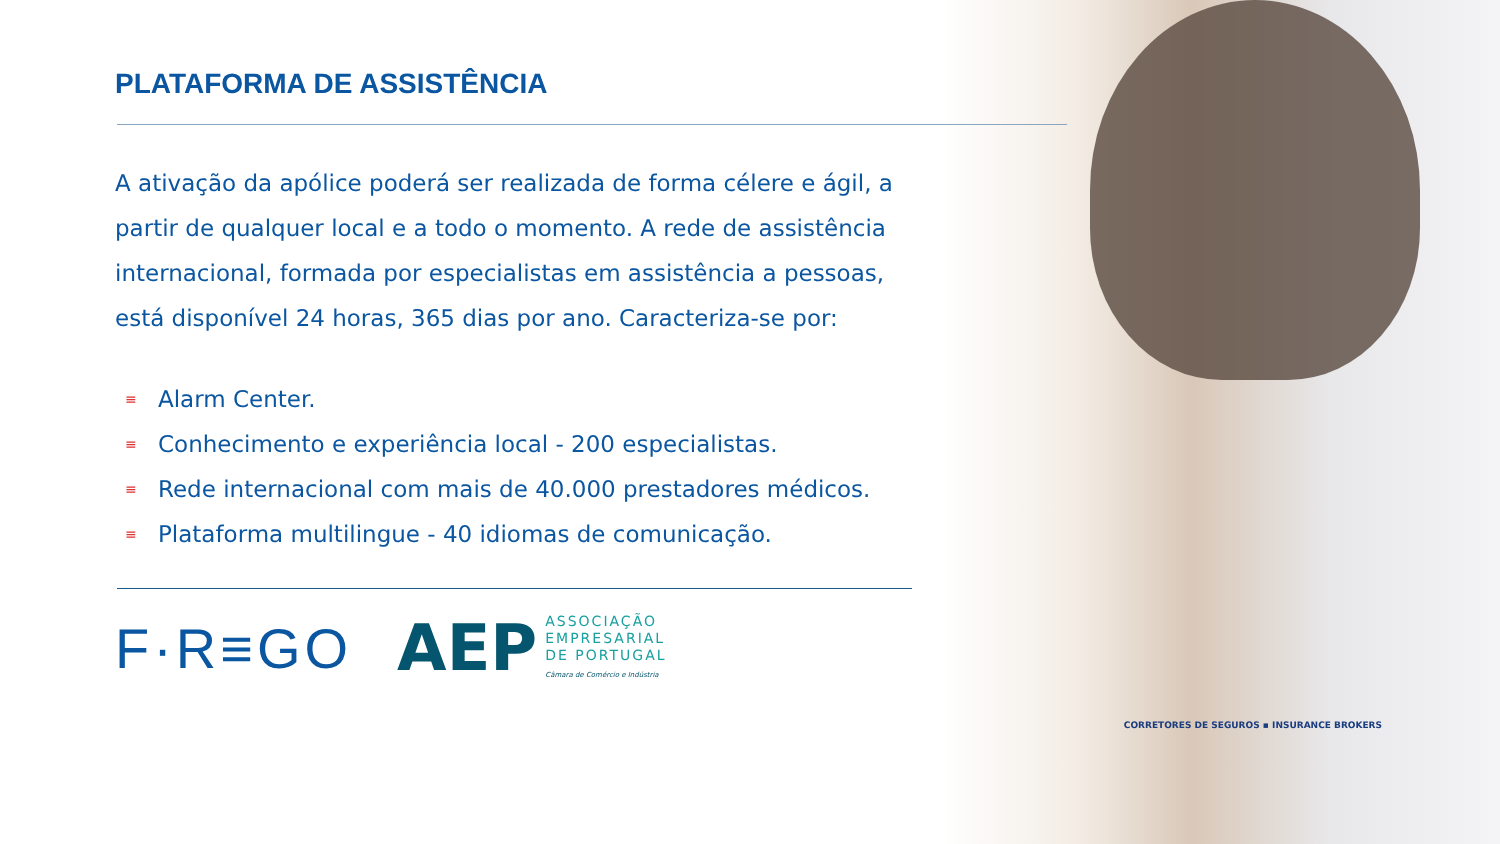PLATAFORMA DE ASSISTÊNCIA
A ativação da apólice poderá ser realizada de forma célere e ágil, a partir de qualquer local e a todo o momento. A rede de assistência internacional, formada por especialistas em assistência a pessoas, está disponível 24 horas, 365 dias por ano. Caracteriza-se por:
≡ Alarm Center.
≡ Conhecimento e experiência local - 200 especialistas.
≡ Rede internacional com mais de 40.000 prestadores médicos.
≡ Plataforma multilingue - 40 idiomas de comunicação.
F·R≡GO
AEP
ASSOCIAÇÃO
EMPRESARIAL
DE PORTUGAL
Câmara de Comércio e Indústria
CORRETORES DE SEGUROS ▪ INSURANCE BROKERS